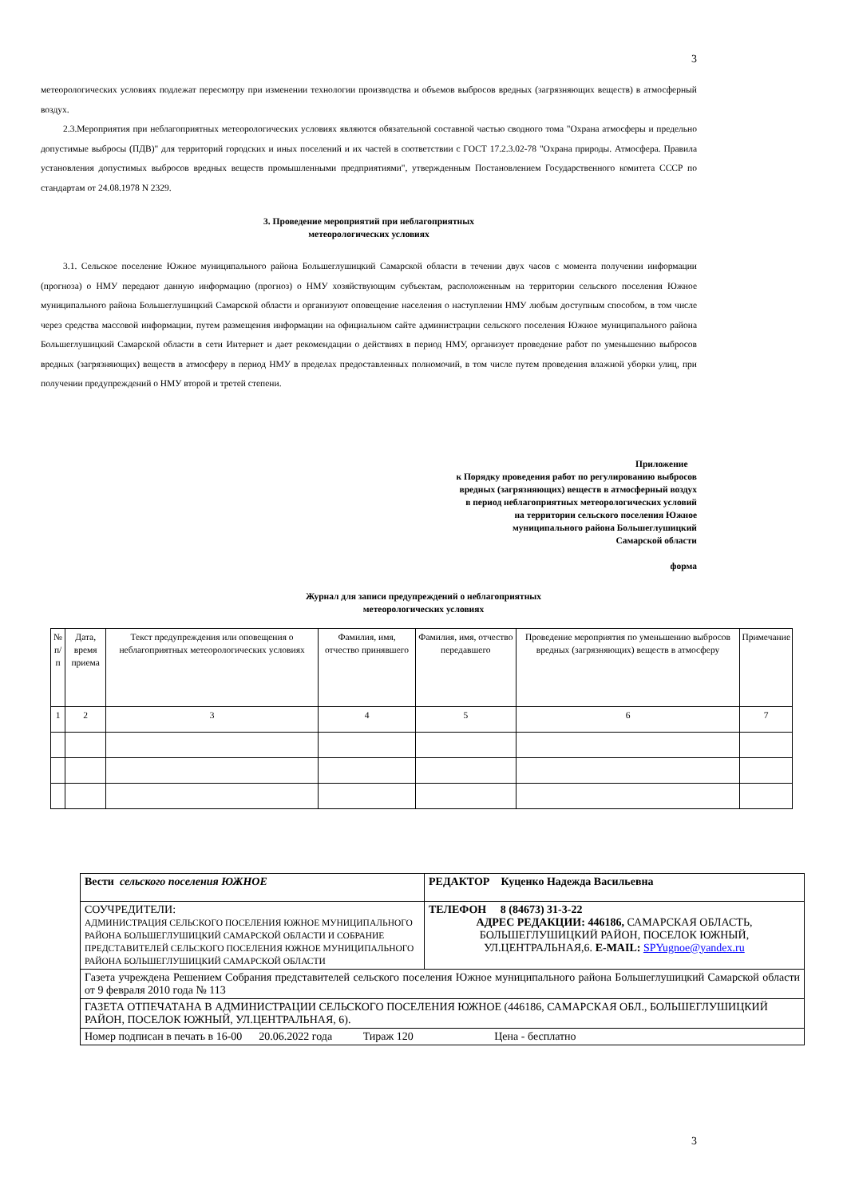3
метеорологических условиях подлежат пересмотру при изменении технологии производства и объемов выбросов вредных (загрязняющих веществ) в атмосферный воздух.
2.3.Мероприятия при неблагоприятных метеорологических условиях являются обязательной составной частью сводного тома "Охрана атмосферы и предельно допустимые выбросы (ПДВ)" для территорий городских и иных поселений и их частей в соответствии с ГОСТ 17.2.3.02-78 "Охрана природы. Атмосфера. Правила установления допустимых выбросов вредных веществ промышленными предприятиями", утвержденным Постановлением Государственного комитета СССР по стандартам от 24.08.1978 N 2329.
3. Проведение мероприятий при неблагоприятных
метеорологических условиях
3.1. Сельское поселение Южное муниципального района Большеглушицкий Самарской области в течении двух часов с момента получении информации (прогноза) о НМУ передают данную информацию (прогноз) о НМУ хозяйствующим субъектам, расположенным на территории сельского поселения Южное муниципального района Большеглушицкий Самарской области и организуют оповещение населения о наступлении НМУ любым доступным способом, в том числе через средства массовой информации, путем размещения информации на официальном сайте администрации сельского поселения Южное муниципального района Большеглушицкий Самарской области в сети Интернет и дает рекомендации о действиях в период НМУ, организует проведение работ по уменьшению выбросов вредных (загрязняющих) веществ в атмосферу в период НМУ в пределах предоставленных полномочий, в том числе путем проведения влажной уборки улиц, при получении предупреждений о НМУ второй и третей степени.
Приложение
к Порядку проведения работ по регулированию выбросов
вредных (загрязняющих) веществ в атмосферный воздух
в период неблагоприятных метеорологических условий
на территории сельского поселения Южное
муниципального района Большеглушицкий
Самарской области
форма
Журнал для записи предупреждений о неблагоприятных
метеорологических условиях
| № п/п | Дата, время приема | Текст предупреждения или оповещения о неблагоприятных метеорологических условиях | Фамилия, имя, отчество принявшего | Фамилия, имя, отчество передавшего | Проведение мероприятия по уменьшению выбросов вредных (загрязняющих) веществ в атмосферу | Примечание |
| 1 | 2 | 3 | 4 | 5 | 6 | 7 |
| Вести сельского поселения ЮЖНОЕ | РЕДАКТОР Куценко Надежда Васильевна |
| СОУЧРЕДИТЕЛИ: АДМИНИСТРАЦИЯ СЕЛЬСКОГО ПОСЕЛЕНИЯ ЮЖНОЕ МУНИЦИПАЛЬНОГО РАЙОНА БОЛЬШЕГЛУШИЦКИЙ САМАРСКОЙ ОБЛАСТИ И СОБРАНИЕ ПРЕДСТАВИТЕЛЕЙ СЕЛЬСКОГО ПОСЕЛЕНИЯ ЮЖНОЕ МУНИЦИПАЛЬНОГО РАЙОНА БОЛЬШЕГЛУШИЦКИЙ САМАРСКОЙ ОБЛАСТИ | ТЕЛЕФОН 8 (84673) 31-3-22 АДРЕС РЕДАКЦИИ: 446186, САМАРСКАЯ ОБЛАСТЬ, БОЛЬШЕГЛУШИЦКИЙ РАЙОН, ПОСЕЛОК ЮЖНЫЙ, УЛ.ЦЕНТРАЛЬНАЯ,6. E-MAIL: SPYugnoe@yandex.ru |
| Газета учреждена Решением Собрания представителей сельского поселения Южное муниципального района Большеглушицкий Самарской области от 9 февраля 2010 года № 113 | |
| ГАЗЕТА ОТПЕЧАТАНА В АДМИНИСТРАЦИИ СЕЛЬСКОГО ПОСЕЛЕНИЯ ЮЖНОЕ (446186, САМАРСКАЯ ОБЛ., БОЛЬШЕГЛУШИЦКИЙ РАЙОН, ПОСЕЛОК ЮЖНЫЙ, УЛ.ЦЕНТРАЛЬНАЯ, 6). | |
| Номер подписан в печать в 16-00 20.06.2022 года Тираж 120 Цена - бесплатно | |
3